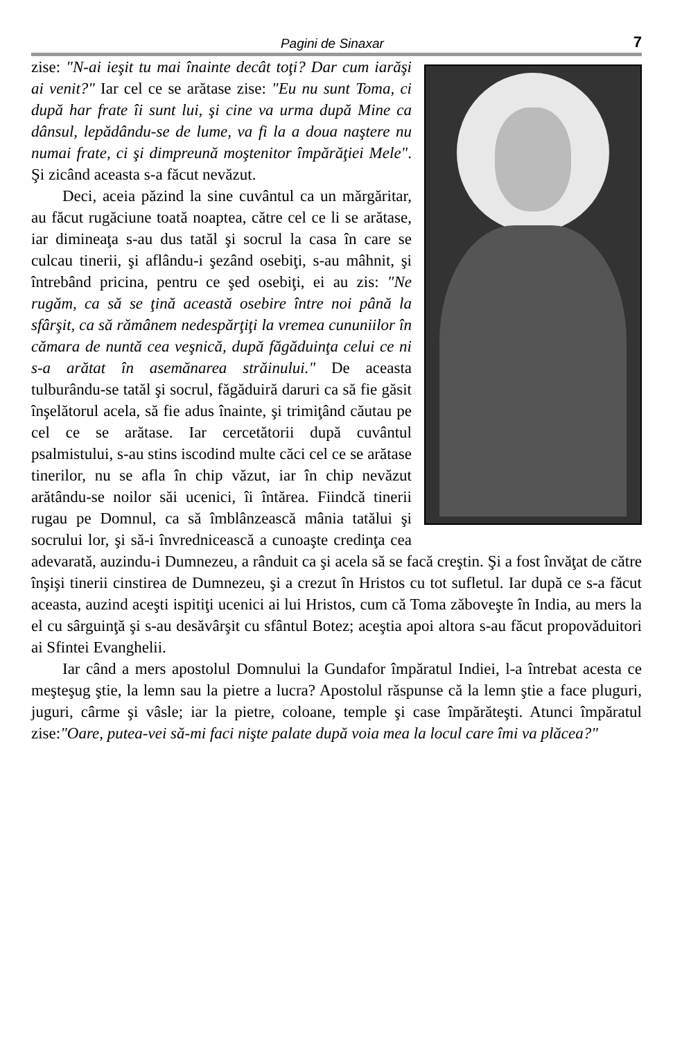Pagini de Sinaxar 7
zise: "N-ai ieşit tu mai înainte decât toţi? Dar cum iarăşi ai venit?" Iar cel ce se arătase zise: "Eu nu sunt Toma, ci după har frate îi sunt lui, şi cine va urma după Mine ca dânsul, lepădându-se de lume, va fi la a doua naştere nu numai frate, ci şi dimpreună moştenitor împărăţiei Mele". Şi zicând aceasta s-a făcut nevăzut.
Deci, aceia păzind la sine cuvântul ca un mărgăritar, au făcut rugăciune toată noaptea, către cel ce li se arătase, iar dimineaţa s-au dus tatăl şi socrul la casa în care se culcau tinerii, şi aflându-i şezând osebiţi, s-au mâhnit, şi întrebând pricina, pentru ce şed osebiţi, ei au zis: "Ne rugăm, ca să se ţină această osebire între noi până la sfârşit, ca să rămânem nedespărţiţi la vremea cununiilor în cămara de nuntă cea veşnică, după făgăduinţa celui ce ni s-a arătat în asemănarea străinului." De aceasta tulburându-se tatăl şi socrul, făgăduiră daruri ca să fie găsit înşelătorul acela, să fie adus înainte, şi trimiţând căutau pe cel ce se arătase. Iar cercetătorii după cuvântul psalmistului, s-au stins iscodind multe căci cel ce se arătase tinerilor, nu se afla în chip văzut, iar în chip nevăzut arătându-se noilor săi ucenici, îi întărea. Fiindcă tinerii rugau pe Domnul, ca să îmblânzească mânia tatălui şi socrului lor, şi să-i învrednicească a cunoaşte credinţa cea adevarată, auzindu-i Dumnezeu, a rânduit ca şi acela să se facă creştin. Şi a fost învăţat de către înşişi tinerii cinstirea de Dumnezeu, şi a crezut în Hristos cu tot sufletul. Iar după ce s-a făcut aceasta, auzind aceşti ispitiţi ucenici ai lui Hristos, cum că Toma zăboveşte în India, au mers la el cu sârguinţă şi s-au desăvârşit cu sfântul Botez; aceştia apoi altora s-au făcut propovăduitori ai Sfintei Evanghelii.
Iar când a mers apostolul Domnului la Gundafor împăratul Indiei, l-a întrebat acesta ce meşteşug ştie, la lemn sau la pietre a lucra? Apostolul răspunse că la lemn ştie a face pluguri, juguri, cârme şi vâsle; iar la pietre, coloane, temple şi case împărăteşti. Atunci împăratul zise:"Oare, putea-vei să-mi faci nişte palate după voia mea la locul care îmi va plăcea?"